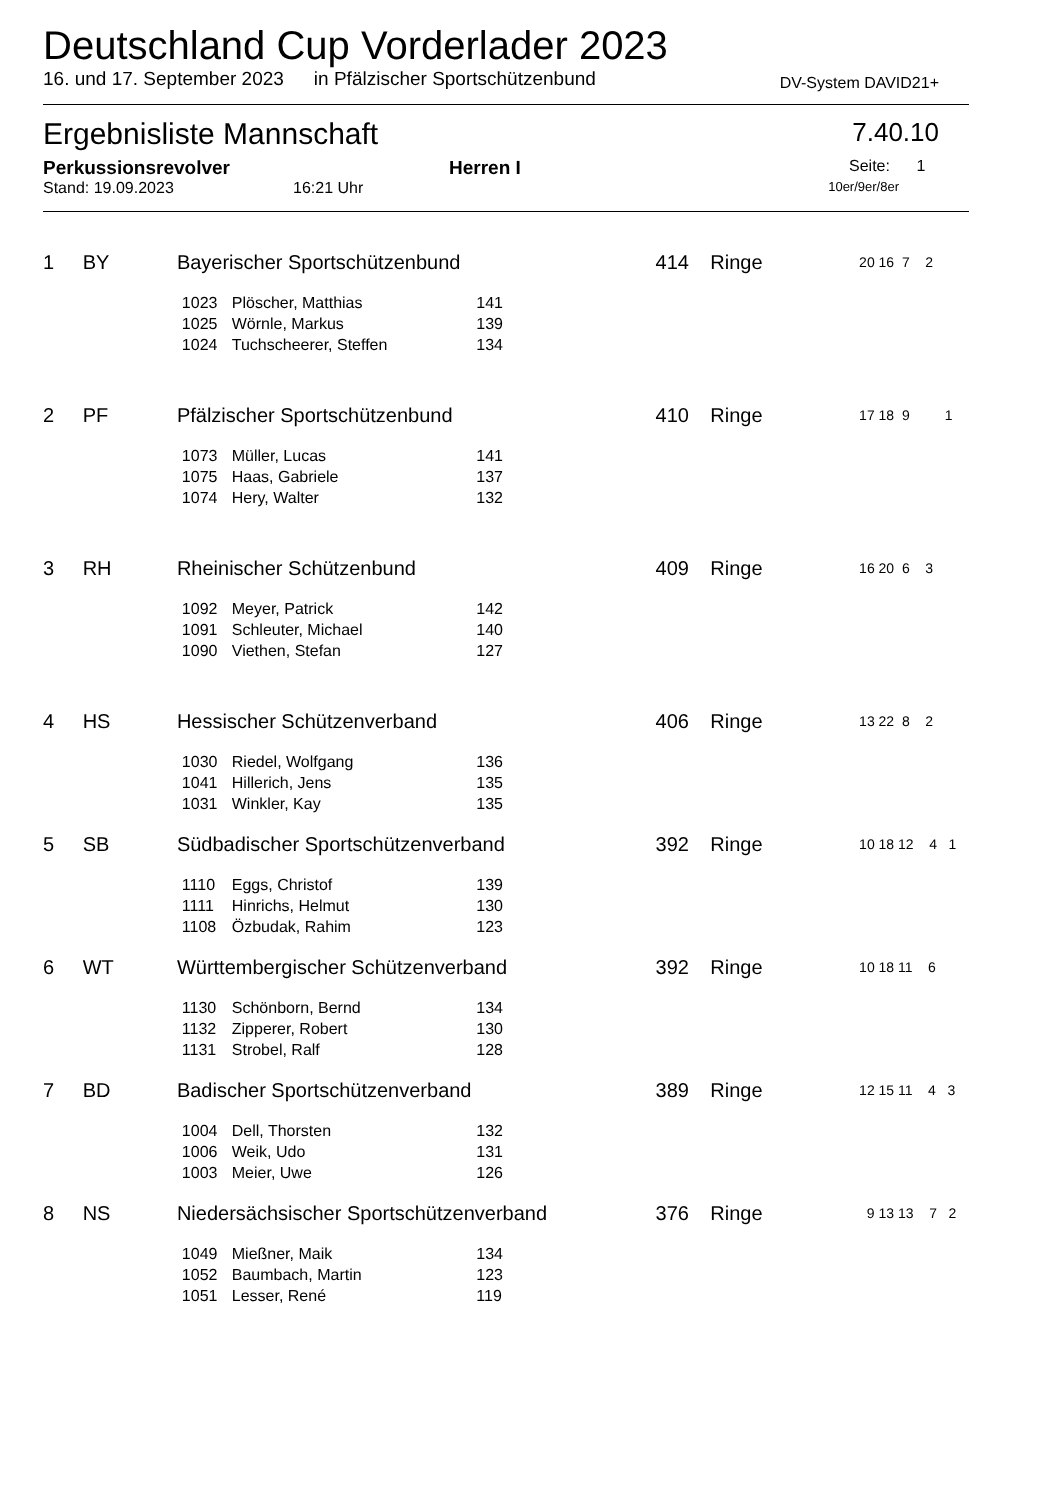Deutschland Cup Vorderlader 2023
16. und 17. September 2023 in Pfälzischer Sportschützenbund DV-System DAVID21+
Ergebnisliste Mannschaft 7.40.10
Perkussionsrevolver Herren I Seite: 1
Stand: 19.09.2023 16:21 Uhr 10er/9er/8er
| 1 | BY | Bayerischer Sportschützenbund | | | | 414 | Ringe | 20 16 7 2 |
| | | | 1023 | Plöscher, Matthias | 141 | | | |
| | | | 1025 | Wörnle, Markus | 139 | | | |
| | | | 1024 | Tuchscheerer, Steffen | 134 | | | |
| 2 | PF | Pfälzischer Sportschützenbund | | | | 410 | Ringe | 17 18 9 1 |
| | | | 1073 | Müller, Lucas | 141 | | | |
| | | | 1075 | Haas, Gabriele | 137 | | | |
| | | | 1074 | Hery, Walter | 132 | | | |
| 3 | RH | Rheinischer Schützenbund | | | | 409 | Ringe | 16 20 6 3 |
| | | | 1092 | Meyer, Patrick | 142 | | | |
| | | | 1091 | Schleuter, Michael | 140 | | | |
| | | | 1090 | Viethen, Stefan | 127 | | | |
| 4 | HS | Hessischer Schützenverband | | | | 406 | Ringe | 13 22 8 2 |
| | | | 1030 | Riedel, Wolfgang | 136 | | | |
| | | | 1041 | Hillerich, Jens | 135 | | | |
| | | | 1031 | Winkler, Kay | 135 | | | |
| 5 | SB | Südbadischer Sportschützenverband | | | | 392 | Ringe | 10 18 12 4 1 |
| | | | 1110 | Eggs, Christof | 139 | | | |
| | | | 1111 | Hinrichs, Helmut | 130 | | | |
| | | | 1108 | Özbudak, Rahim | 123 | | | |
| 6 | WT | Württembergischer Schützenverband | | | | 392 | Ringe | 10 18 11 6 |
| | | | 1130 | Schönborn, Bernd | 134 | | | |
| | | | 1132 | Zipperer, Robert | 130 | | | |
| | | | 1131 | Strobel, Ralf | 128 | | | |
| 7 | BD | Badischer Sportschützenverband | | | | 389 | Ringe | 12 15 11 4 3 |
| | | | 1004 | Dell, Thorsten | 132 | | | |
| | | | 1006 | Weik, Udo | 131 | | | |
| | | | 1003 | Meier, Uwe | 126 | | | |
| 8 | NS | Niedersächsischer Sportschützenverband | | | | 376 | Ringe | 9 13 13 7 2 |
| | | | 1049 | Mießner, Maik | 134 | | | |
| | | | 1052 | Baumbach, Martin | 123 | | | |
| | | | 1051 | Lesser, René | 119 | | | |